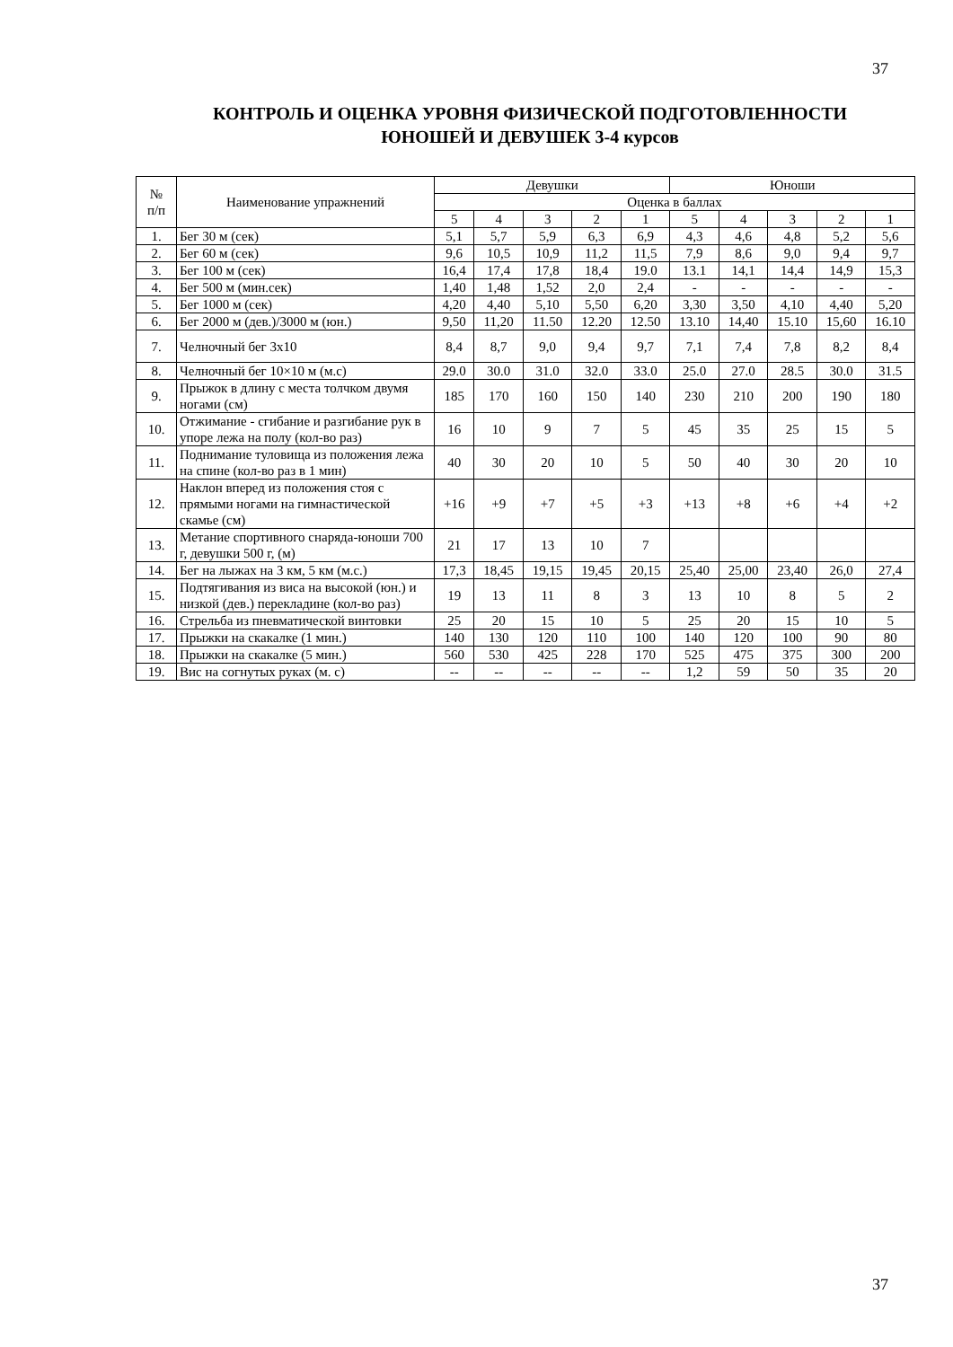37
КОНТРОЛЬ И ОЦЕНКА УРОВНЯ ФИЗИЧЕСКОЙ ПОДГОТОВЛЕННОСТИ
ЮНОШЕЙ И ДЕВУШЕК 3-4 курсов
| № п/п | Наименование упражнений | Девушки | | | | | Юноши | | | | |
| --- | --- | --- | --- | --- | --- | --- | --- | --- | --- | --- | --- |
| | | Оценка в баллах | | | | | | | | | |
| | | 5 | 4 | 3 | 2 | 1 | 5 | 4 | 3 | 2 | 1 |
| 1. | Бег 30 м (сек) | 5,1 | 5,7 | 5,9 | 6,3 | 6,9 | 4,3 | 4,6 | 4,8 | 5,2 | 5,6 |
| 2. | Бег 60 м (сек) | 9,6 | 10,5 | 10,9 | 11,2 | 11,5 | 7,9 | 8,6 | 9,0 | 9,4 | 9,7 |
| 3. | Бег 100 м (сек) | 16,4 | 17,4 | 17,8 | 18,4 | 19.0 | 13.1 | 14,1 | 14,4 | 14,9 | 15,3 |
| 4. | Бег 500 м (мин.сек) | 1,40 | 1,48 | 1,52 | 2,0 | 2,4 | - | - | - | - | - |
| 5. | Бег 1000 м (сек) | 4,20 | 4,40 | 5,10 | 5,50 | 6,20 | 3,30 | 3,50 | 4,10 | 4,40 | 5,20 |
| 6. | Бег 2000 м (дев.)/3000 м (юн.) | 9,50 | 11,20 | 11.50 | 12.20 | 12.50 | 13.10 | 14,40 | 15.10 | 15,60 | 16.10 |
| 7. | Челночный бег 3х10 | 8,4 | 8,7 | 9,0 | 9,4 | 9,7 | 7,1 | 7,4 | 7,8 | 8,2 | 8,4 |
| 8. | Челночный бег 10×10 м (м.с) | 29.0 | 30.0 | 31.0 | 32.0 | 33.0 | 25.0 | 27.0 | 28.5 | 30.0 | 31.5 |
| 9. | Прыжок в длину с места толчком двумя ногами (см) | 185 | 170 | 160 | 150 | 140 | 230 | 210 | 200 | 190 | 180 |
| 10. | Отжимание - сгибание и разгибание рук в упоре лежа на полу (кол-во раз) | 16 | 10 | 9 | 7 | 5 | 45 | 35 | 25 | 15 | 5 |
| 11. | Поднимание туловища из положения лежа на спине (кол-во раз в 1 мин) | 40 | 30 | 20 | 10 | 5 | 50 | 40 | 30 | 20 | 10 |
| 12. | Наклон вперед из положения стоя с прямыми ногами на гимнастической скамье (см) | +16 | +9 | +7 | +5 | +3 | +13 | +8 | +6 | +4 | +2 |
| 13. | Метание спортивного снаряда-юноши 700 г, девушки 500 г, (м) | 21 | 17 | 13 | 10 | 7 | | | | | |
| 14. | Бег на лыжах на 3 км, 5 км (м.с.) | 17,3 | 18,45 | 19,15 | 19,45 | 20,15 | 25,40 | 25,00 | 23,40 | 26,0 | 27,4 |
| 15. | Подтягивания из виса на высокой (юн.) и низкой (дев.) перекладине (кол-во раз) | 19 | 13 | 11 | 8 | 3 | 13 | 10 | 8 | 5 | 2 |
| 16. | Стрельба из пневматической винтовки | 25 | 20 | 15 | 10 | 5 | 25 | 20 | 15 | 10 | 5 |
| 17. | Прыжки на скакалке (1 мин.) | 140 | 130 | 120 | 110 | 100 | 140 | 120 | 100 | 90 | 80 |
| 18. | Прыжки на скакалке (5 мин.) | 560 | 530 | 425 | 228 | 170 | 525 | 475 | 375 | 300 | 200 |
| 19. | Вис на согнутых руках (м. с) | -- | -- | -- | -- | -- | 1,2 | 59 | 50 | 35 | 20 |
37